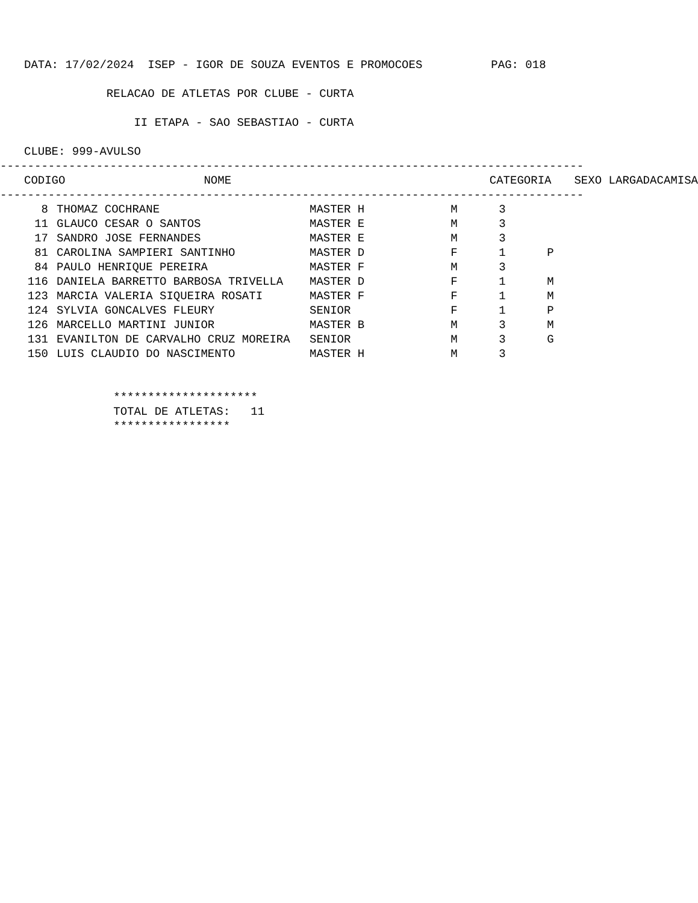DATA: 17/02/2024 ISEP - IGOR DE SOUZA EVENTOS E PROMOCOES PAG: 018
RELACAO DE ATLETAS POR CLUBE - CURTA
II ETAPA - SAO SEBASTIAO - CURTA
CLUBE: 999-AVULSO
-------------------------------------------------------------------------------------
| CODIGO | NOME | CATEGORIA | SEXO | LARGADA | CAMISA |
| --- | --- | --- | --- | --- | --- |
-------------------------------------------------------------------------------------
| 8 | THOMAZ COCHRANE | MASTER H | M | 3 | |
| 11 | GLAUCO CESAR O SANTOS | MASTER E | M | 3 | |
| 17 | SANDRO JOSE FERNANDES | MASTER E | M | 3 | |
| 81 | CAROLINA SAMPIERI SANTINHO | MASTER D | F | 1 | P |
| 84 | PAULO HENRIQUE PEREIRA | MASTER F | M | 3 | |
| 116 | DANIELA BARRETTO BARBOSA TRIVELLA | MASTER D | F | 1 | M |
| 123 | MARCIA VALERIA SIQUEIRA ROSATI | MASTER F | F | 1 | M |
| 124 | SYLVIA GONCALVES FLEURY | SENIOR | F | 1 | P |
| 126 | MARCELLO MARTINI JUNIOR | MASTER B | M | 3 | M |
| 131 | EVANILTON DE CARVALHO CRUZ MOREIRA | SENIOR | M | 3 | G |
| 150 | LUIS CLAUDIO DO NASCIMENTO | MASTER H | M | 3 | |
*********************
TOTAL DE ATLETAS: 11
*****************